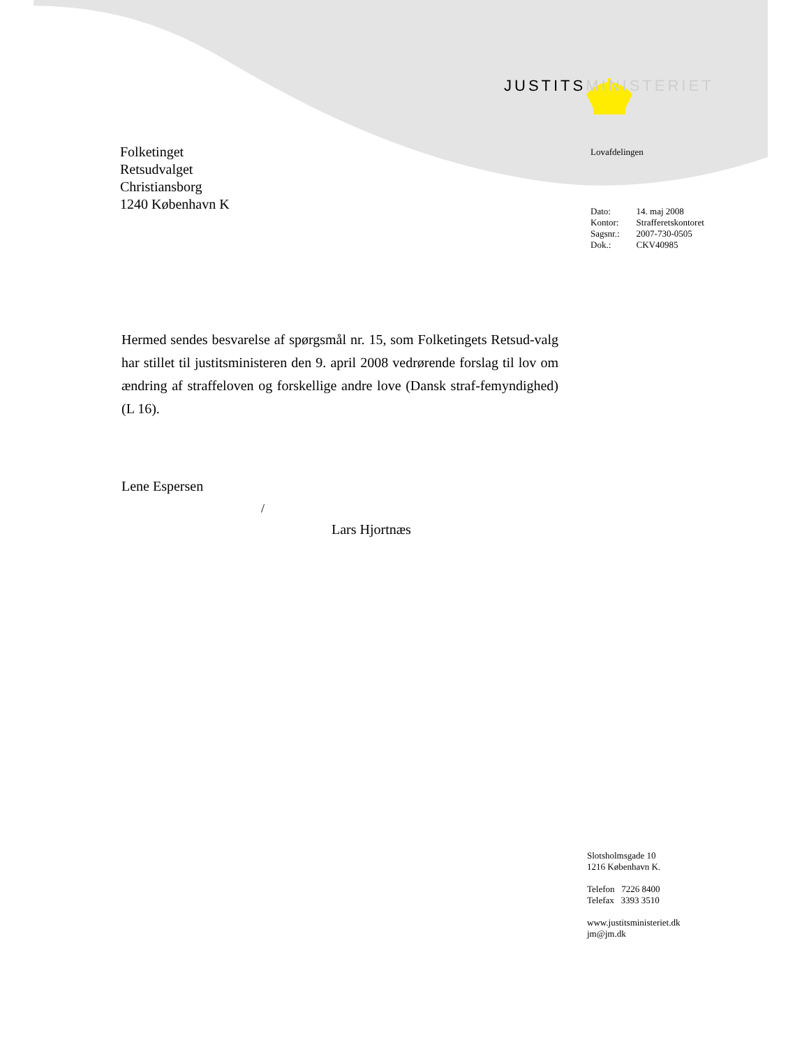Folketinget
Retsudvalget
Christiansborg
1240 København K
JUSTITSMINISTERIET
Lovafdelingen
| Dato: | 14. maj 2008 |
| Kontor: | Strafferetskontoret |
| Sagsnr.: | 2007-730-0505 |
| Dok.: | CKV40985 |
Hermed sendes besvarelse af spørgsmål nr. 15, som Folketingets Retsud-valg har stillet til justitsministeren den 9. april 2008 vedrørende forslag til lov om ændring af straffeloven og forskellige andre love (Dansk straf-femyndighed) (L 16).
Lene Espersen
/
Lars Hjortnæs
Slotsholmsgade 10
1216 København K.
Telefon 7226 8400
Telefax 3393 3510
www.justitsministeriet.dk
jm@jm.dk